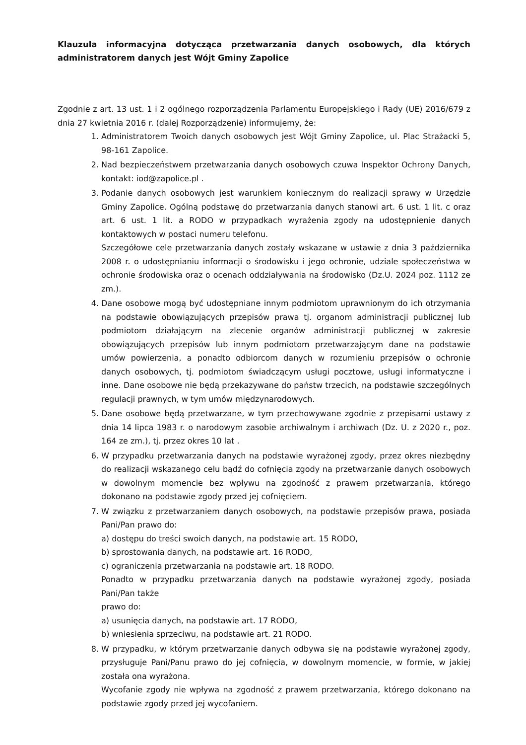Klauzula informacyjna dotycząca przetwarzania danych osobowych, dla których administratorem danych jest Wójt Gminy Zapolice
Zgodnie z art. 13 ust. 1 i 2 ogólnego rozporządzenia Parlamentu Europejskiego i Rady (UE) 2016/679 z dnia 27 kwietnia 2016 r. (dalej Rozporządzenie) informujemy, że:
1. Administratorem Twoich danych osobowych jest Wójt Gminy Zapolice, ul. Plac Strażacki 5, 98-161 Zapolice.
2. Nad bezpieczeństwem przetwarzania danych osobowych czuwa Inspektor Ochrony Danych, kontakt: iod@zapolice.pl .
3. Podanie danych osobowych jest warunkiem koniecznym do realizacji sprawy w Urzędzie Gminy Zapolice. Ogólną podstawę do przetwarzania danych stanowi art. 6 ust. 1 lit. c oraz art. 6 ust. 1 lit. a RODO w przypadkach wyrażenia zgody na udostępnienie danych kontaktowych w postaci numeru telefonu.
Szczegółowe cele przetwarzania danych zostały wskazane w ustawie z dnia 3 października 2008 r. o udostępnianiu informacji o środowisku i jego ochronie, udziale społeczeństwa w ochronie środowiska oraz o ocenach oddziaływania na środowisko (Dz.U. 2024 poz. 1112 ze zm.).
4. Dane osobowe mogą być udostępniane innym podmiotom uprawnionym do ich otrzymania na podstawie obowiązujących przepisów prawa tj. organom administracji publicznej lub podmiotom działającym na zlecenie organów administracji publicznej w zakresie obowiązujących przepisów lub innym podmiotom przetwarzającym dane na podstawie umów powierzenia, a ponadto odbiorcom danych w rozumieniu przepisów o ochronie danych osobowych, tj. podmiotom świadczącym usługi pocztowe, usługi informatyczne i inne. Dane osobowe nie będą przekazywane do państw trzecich, na podstawie szczególnych regulacji prawnych, w tym umów międzynarodowych.
5. Dane osobowe będą przetwarzane, w tym przechowywane zgodnie z przepisami ustawy z dnia 14 lipca 1983 r. o narodowym zasobie archiwalnym i archiwach (Dz. U. z 2020 r., poz. 164 ze zm.), tj. przez okres 10 lat .
6. W przypadku przetwarzania danych na podstawie wyrażonej zgody, przez okres niezbędny do realizacji wskazanego celu bądź do cofnięcia zgody na przetwarzanie danych osobowych w dowolnym momencie bez wpływu na zgodność z prawem przetwarzania, którego dokonano na podstawie zgody przed jej cofnięciem.
7. W związku z przetwarzaniem danych osobowych, na podstawie przepisów prawa, posiada Pani/Pan prawo do:
a) dostępu do treści swoich danych, na podstawie art. 15 RODO,
b) sprostowania danych, na podstawie art. 16 RODO,
c) ograniczenia przetwarzania na podstawie art. 18 RODO.
Ponadto w przypadku przetwarzania danych na podstawie wyrażonej zgody, posiada Pani/Pan także
prawo do:
a) usunięcia danych, na podstawie art. 17 RODO,
b) wniesienia sprzeciwu, na podstawie art. 21 RODO.
8. W przypadku, w którym przetwarzanie danych odbywa się na podstawie wyrażonej zgody, przysługuje Pani/Panu prawo do jej cofnięcia, w dowolnym momencie, w formie, w jakiej została ona wyrażona.
Wycofanie zgody nie wpływa na zgodność z prawem przetwarzania, którego dokonano na podstawie zgody przed jej wycofaniem.